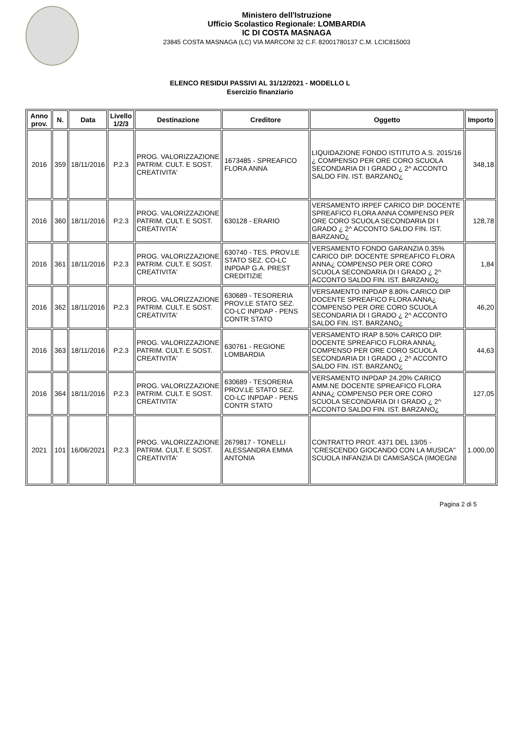Ministero dell'Istruzione
Ufficio Scolastico Regionale: LOMBARDIA
IC DI COSTA MASNAGA
23845 COSTA MASNAGA (LC) VIA MARCONI 32 C.F. 82001780137 C.M. LCIC815003
ELENCO RESIDUI PASSIVI AL 31/12/2021 - MODELLO L
Esercizio finanziario
| Anno prov. | N. | Data | Livello 1/2/3 | Destinazione | Creditore | Oggetto | Importo |
| --- | --- | --- | --- | --- | --- | --- | --- |
| 2016 | 359 | 18/11/2016 | P.2.3 | PROG. VALORIZZAZIONE PATRIM. CULT. E SOST. CREATIVITA' | 1673485 - SPREAFICO FLORA ANNA | LIQUIDAZIONE FONDO ISTITUTO A.S. 2015/16 ¿ COMPENSO PER ORE CORO SCUOLA SECONDARIA DI I GRADO ¿ 2^ ACCONTO SALDO FIN. IST. BARZANO¿ | 348,18 |
| 2016 | 360 | 18/11/2016 | P.2.3 | PROG. VALORIZZAZIONE PATRIM. CULT. E SOST. CREATIVITA' | 630128 - ERARIO | VERSAMENTO IRPEF CARICO DIP. DOCENTE SPREAFICO FLORA ANNA COMPENSO PER ORE CORO SCUOLA SECONDARIA DI I GRADO ¿ 2^ ACCONTO SALDO FIN. IST. BARZANO¿ | 128,78 |
| 2016 | 361 | 18/11/2016 | P.2.3 | PROG. VALORIZZAZIONE PATRIM. CULT. E SOST. CREATIVITA' | 630740 - TES. PROV.LE STATO SEZ. CO-LC INPDAP G.A. PREST CREDITIZIE | VERSAMENTO FONDO GARANZIA 0.35% CARICO DIP. DOCENTE SPREAFICO FLORA ANNA¿ COMPENSO PER ORE CORO SCUOLA SECONDARIA DI I GRADO ¿ 2^ ACCONTO SALDO FIN. IST. BARZANO¿ | 1,84 |
| 2016 | 362 | 18/11/2016 | P.2.3 | PROG. VALORIZZAZIONE PATRIM. CULT. E SOST. CREATIVITA' | 630689 - TESORERIA PROV.LE STATO SEZ. CO-LC INPDAP - PENS CONTR STATO | VERSAMENTO INPDAP 8.80% CARICO DIP DOCENTE SPREAFICO FLORA ANNA¿ COMPENSO PER ORE CORO SCUOLA SECONDARIA DI I GRADO ¿ 2^ ACCONTO SALDO FIN. IST. BARZANO¿ | 46,20 |
| 2016 | 363 | 18/11/2016 | P.2.3 | PROG. VALORIZZAZIONE PATRIM. CULT. E SOST. CREATIVITA' | 630761 - REGIONE LOMBARDIA | VERSAMENTO IRAP 8.50% CARICO DIP. DOCENTE SPREAFICO FLORA ANNA¿ COMPENSO PER ORE CORO SCUOLA SECONDARIA DI I GRADO ¿ 2^ ACCONTO SALDO FIN. IST. BARZANO¿ | 44,63 |
| 2016 | 364 | 18/11/2016 | P.2.3 | PROG. VALORIZZAZIONE PATRIM. CULT. E SOST. CREATIVITA' | 630689 - TESORERIA PROV.LE STATO SEZ. CO-LC INPDAP - PENS CONTR STATO | VERSAMENTO INPDAP 24.20% CARICO AMM.NE DOCENTE SPREAFICO FLORA ANNA¿ COMPENSO PER ORE CORO SCUOLA SECONDARIA DI I GRADO ¿ 2^ ACCONTO SALDO FIN. IST. BARZANO¿ | 127,05 |
| 2021 | 101 | 16/06/2021 | P.2.3 | PROG. VALORIZZAZIONE PATRIM. CULT. E SOST. CREATIVITA' | 2679817 - TONELLI ALESSANDRA EMMA ANTONIA | CONTRATTO PROT. 4371 DEL 13/05 - "CRESCENDO GIOCANDO CON LA MUSICA" SCUOLA INFANZIA DI CAMISASCA (IMOEGNI | 1.000,00 |
Pagina 2 di 5